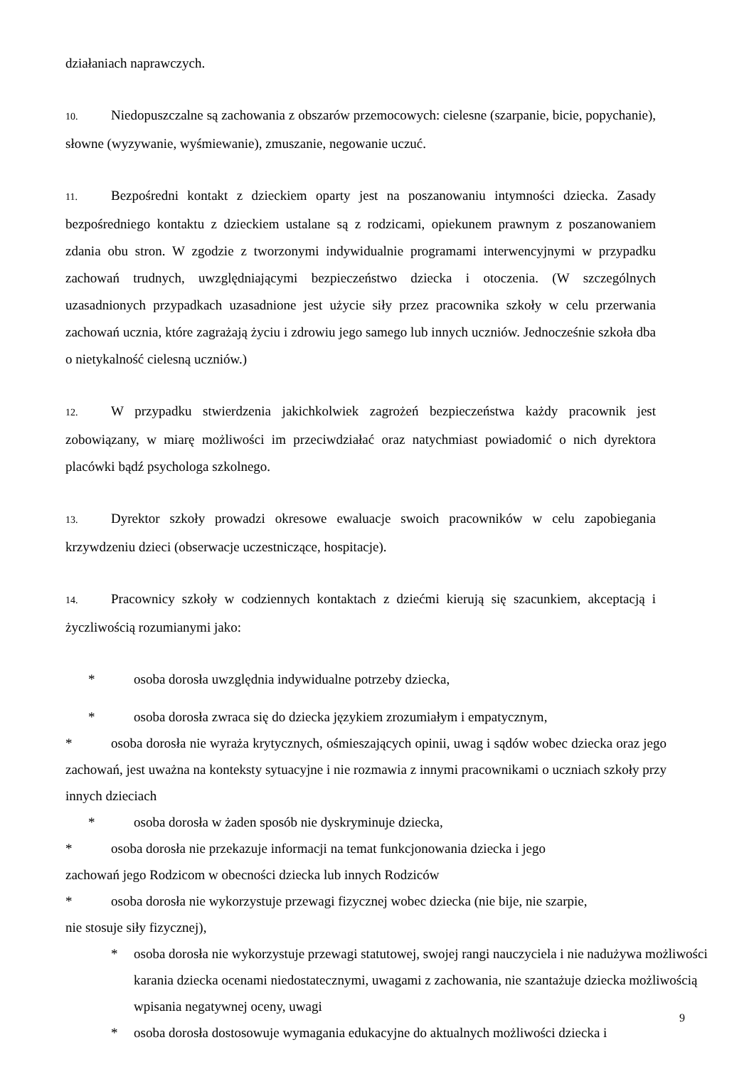działaniach naprawczych.
10. Niedopuszczalne są zachowania z obszarów przemocowych: cielesne (szarpanie, bicie, popychanie), słowne (wyzywanie, wyśmiewanie), zmuszanie, negowanie uczuć.
11. Bezpośredni kontakt z dzieckiem oparty jest na poszanowaniu intymności dziecka. Zasady bezpośredniego kontaktu z dzieckiem ustalane są z rodzicami, opiekunem prawnym z poszanowaniem zdania obu stron. W zgodzie z tworzonymi indywidualnie programami interwencyjnymi w przypadku zachowań trudnych, uwzględniającymi bezpieczeństwo dziecka i otoczenia. (W szczególnych uzasadnionych przypadkach uzasadnione jest użycie siły przez pracownika szkoły w celu przerwania zachowań ucznia, które zagrażają życiu i zdrowiu jego samego lub innych uczniów. Jednocześnie szkoła dba o nietykalność cielesną uczniów.)
12. W przypadku stwierdzenia jakichkolwiek zagrożeń bezpieczeństwa każdy pracownik jest zobowiązany, w miarę możliwości im przeciwdziałać oraz natychmiast powiadomić o nich dyrektora placówki bądź psychologa szkolnego.
13. Dyrektor szkoły prowadzi okresowe ewaluacje swoich pracowników w celu zapobiegania krzywdzeniu dzieci (obserwacje uczestniczące, hospitacje).
14. Pracownicy szkoły w codziennych kontaktach z dziećmi kierują się szacunkiem, akceptacją i życzliwością rozumianymi jako:
* osoba dorosła uwzględnia indywidualne potrzeby dziecka,
* osoba dorosła zwraca się do dziecka językiem zrozumiałym i empatycznym,
* osoba dorosła nie wyraża krytycznych, ośmieszających opinii, uwag i sądów wobec dziecka oraz jego zachowań, jest uważna na konteksty sytuacyjne i nie rozmawia z innymi pracownikami o uczniach szkoły przy innych dzieciach
* osoba dorosła w żaden sposób nie dyskryminuje dziecka,
* osoba dorosła nie przekazuje informacji na temat funkcjonowania dziecka i jego
zachowań jego Rodzicom w obecności dziecka lub innych Rodziców
* osoba dorosła nie wykorzystuje przewagi fizycznej wobec dziecka (nie bije, nie szarpie,
nie stosuje siły fizycznej),
* osoba dorosła nie wykorzystuje przewagi statutowej, swojej rangi nauczyciela i nie nadużywa możliwości karania dziecka ocenami niedostatecznymi, uwagami z zachowania, nie szantażuje dziecka możliwością wpisania negatywnej oceny, uwagi
* osoba dorosła dostosowuje wymagania edukacyjne do aktualnych możliwości dziecka i
9